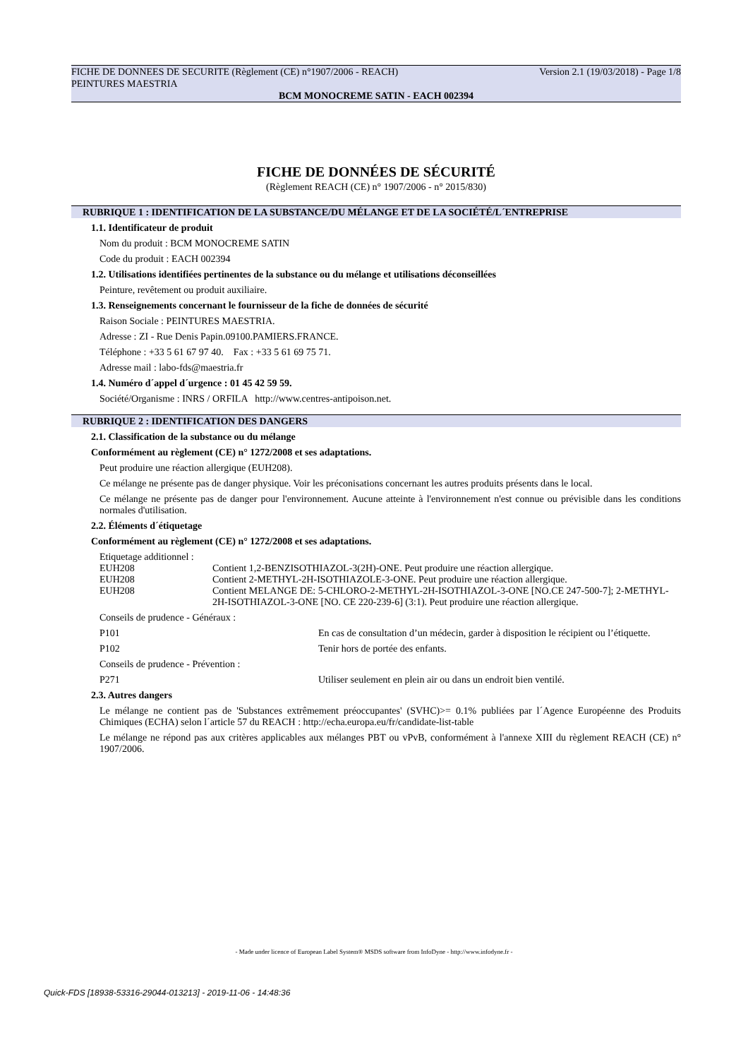FICHE DE DONNEES DE SECURITE (Règlement (CE) n°1907/2006 - REACH) Version 2.1 (19/03/2018) - Page 1/8
PEINTURES MAESTRIA
BCM MONOCREME SATIN - EACH 002394
FICHE DE DONNÉES DE SÉCURITÉ
(Règlement REACH (CE) n° 1907/2006 - n° 2015/830)
RUBRIQUE 1 : IDENTIFICATION DE LA SUBSTANCE/DU MÉLANGE ET DE LA SOCIÉTÉ/L´ENTREPRISE
1.1. Identificateur de produit
Nom du produit : BCM MONOCREME SATIN
Code du produit : EACH 002394
1.2. Utilisations identifiées pertinentes de la substance ou du mélange et utilisations déconseillées
Peinture, revêtement ou produit auxiliaire.
1.3. Renseignements concernant le fournisseur de la fiche de données de sécurité
Raison Sociale : PEINTURES MAESTRIA.
Adresse : ZI - Rue Denis Papin.09100.PAMIERS.FRANCE.
Téléphone : +33 5 61 67 97 40. Fax : +33 5 61 69 75 71.
Adresse mail : labo-fds@maestria.fr
1.4. Numéro d´appel d´urgence : 01 45 42 59 59.
Société/Organisme : INRS / ORFILA http://www.centres-antipoison.net.
RUBRIQUE 2 : IDENTIFICATION DES DANGERS
2.1. Classification de la substance ou du mélange
Conformément au règlement (CE) n° 1272/2008 et ses adaptations.
Peut produire une réaction allergique (EUH208).
Ce mélange ne présente pas de danger physique. Voir les préconisations concernant les autres produits présents dans le local.
Ce mélange ne présente pas de danger pour l'environnement. Aucune atteinte à l'environnement n'est connue ou prévisible dans les conditions normales d'utilisation.
2.2. Éléments d´étiquetage
Conformément au règlement (CE) n° 1272/2008 et ses adaptations.
Etiquetage additionnel :
| EUH208 | Contient 1,2-BENZISOTHIAZOL-3(2H)-ONE. Peut produire une réaction allergique. |
| EUH208 | Contient 2-METHYL-2H-ISOTHIAZOLE-3-ONE. Peut produire une réaction allergique. |
| EUH208 | Contient MELANGE DE: 5-CHLORO-2-METHYL-2H-ISOTHIAZOL-3-ONE [NO.CE 247-500-7]; 2-METHYL-2H-ISOTHIAZOL-3-ONE [NO. CE 220-239-6] (3:1). Peut produire une réaction allergique. |
Conseils de prudence - Généraux :
| P101 | En cas de consultation d’un médecin, garder à disposition le récipient ou l’étiquette. |
| P102 | Tenir hors de portée des enfants. |
Conseils de prudence - Prévention :
| P271 | Utiliser seulement en plein air ou dans un endroit bien ventilé. |
2.3. Autres dangers
Le mélange ne contient pas de 'Substances extrêmement préoccupantes' (SVHC)>= 0.1% publiées par l´Agence Européenne des Produits Chimiques (ECHA) selon l´article 57 du REACH : http://echa.europa.eu/fr/candidate-list-table
Le mélange ne répond pas aux critères applicables aux mélanges PBT ou vPvB, conformément à l'annexe XIII du règlement REACH (CE) n° 1907/2006.
- Made under licence of European Label System® MSDS software from InfoDyne - http://www.infodyne.fr -
Quick-FDS [18938-53316-29044-013213] - 2019-11-06 - 14:48:36